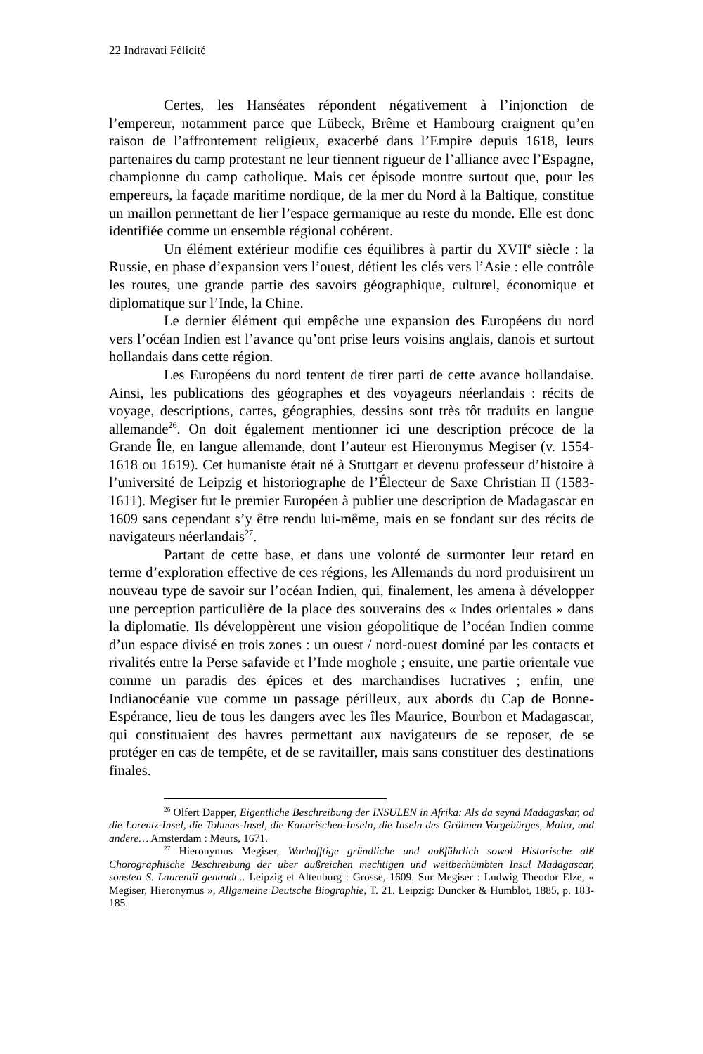22 Indravati Félicité
Certes, les Hanséates répondent négativement à l’injonction de l’empereur, notamment parce que Lübeck, Brême et Hambourg craignent qu’en raison de l’affrontement religieux, exacerbé dans l’Empire depuis 1618, leurs partenaires du camp protestant ne leur tiennent rigueur de l’alliance avec l’Espagne, championne du camp catholique. Mais cet épisode montre surtout que, pour les empereurs, la façade maritime nordique, de la mer du Nord à la Baltique, constitue un maillon permettant de lier l’espace germanique au reste du monde. Elle est donc identifiée comme un ensemble régional cohérent.
Un élément extérieur modifie ces équilibres à partir du XVII<sup>e</sup> siècle : la Russie, en phase d’expansion vers l’ouest, détient les clés vers l’Asie : elle contrôle les routes, une grande partie des savoirs géographique, culturel, économique et diplomatique sur l’Inde, la Chine.
Le dernier élément qui empêche une expansion des Européens du nord vers l’océan Indien est l’avance qu’ont prise leurs voisins anglais, danois et surtout hollandais dans cette région.
Les Européens du nord tentent de tirer parti de cette avance hollandaise. Ainsi, les publications des géographes et des voyageurs néerlandais : récits de voyage, descriptions, cartes, géographies, dessins sont très tôt traduits en langue allemande<sup>26</sup>. On doit également mentionner ici une description précoce de la Grande Île, en langue allemande, dont l’auteur est Hieronymus Megiser (v. 1554-1618 ou 1619). Cet humaniste était né à Stuttgart et devenu professeur d’histoire à l’université de Leipzig et historiographe de l’Électeur de Saxe Christian II (1583-1611). Megiser fut le premier Européen à publier une description de Madagascar en 1609 sans cependant s’y être rendu lui-même, mais en se fondant sur des récits de navigateurs néerlandais<sup>27</sup>.
Partant de cette base, et dans une volonté de surmonter leur retard en terme d’exploration effective de ces régions, les Allemands du nord produisirent un nouveau type de savoir sur l’océan Indien, qui, finalement, les amena à développer une perception particulière de la place des souverains des « Indes orientales » dans la diplomatie. Ils développèrent une vision géopolitique de l’océan Indien comme d’un espace divisé en trois zones : un ouest / nord-ouest dominé par les contacts et rivalités entre la Perse safavide et l’Inde moghole ; ensuite, une partie orientale vue comme un paradis des épices et des marchandises lucratives ; enfin, une Indianocéanie vue comme un passage périlleux, aux abords du Cap de Bonne-Espérance, lieu de tous les dangers avec les îles Maurice, Bourbon et Madagascar, qui constituaient des havres permettant aux navigateurs de se reposer, de se protéger en cas de tempête, et de se ravitailler, mais sans constituer des destinations finales.
<sup>26</sup> Olfert Dapper, Eigentliche Beschreibung der INSULEN in Afrika: Als da seynd Madagaskar, od die Lorentz-Insel, die Tohmas-Insel, die Kanarischen-Inseln, die Inseln des Grühnen Vorgebürges, Malta, und andere… Amsterdam : Meurs, 1671.
<sup>27</sup> Hieronymus Megiser, Warhafftige gründliche und außführlich sowol Historische alß Chorographische Beschreibung der uber außreichen mechtigen und weitberhümbten Insul Madagascar, sonsten S. Laurentii genandt... Leipzig et Altenburg : Grosse, 1609. Sur Megiser : Ludwig Theodor Elze, « Megiser, Hieronymus », Allgemeine Deutsche Biographie, T. 21. Leipzig: Duncker & Humblot, 1885, p. 183-185.